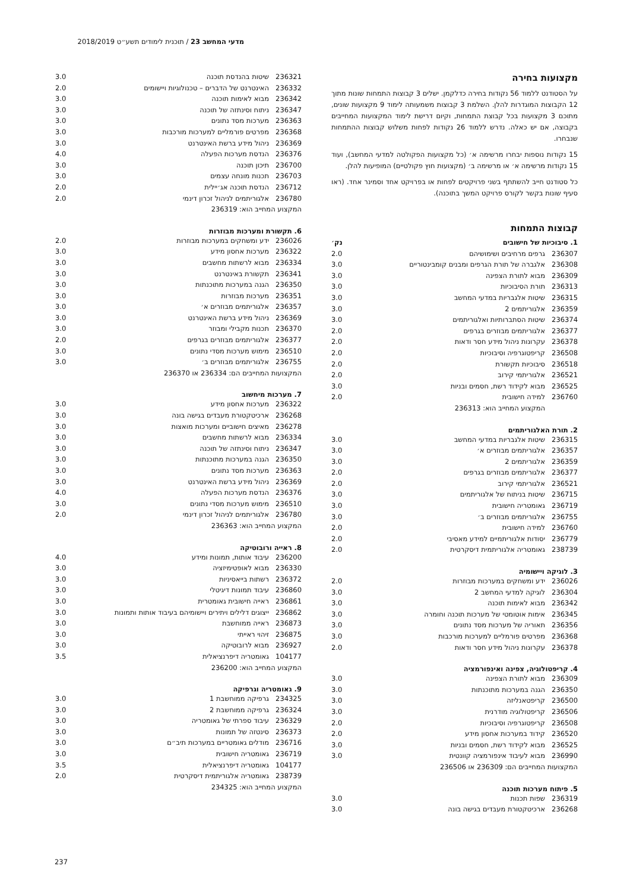מדעי המחשב 23 / תוכנית לימודים תשע״ט 2018/2019
מקצועות בחירה
על הסטודנט ללמוד 56 נקודות בחירה כדלקמן. ישלים 3 קבוצות התמחות שונות מתוך 12 הקבוצות המוגדרות להלן. השלמת 3 קבוצות משמעותה לימוד 9 מקצועות שונים, מתוכם 3 מקצועות בכל קבוצת התמחות, וקיום דרישת לימוד המקצועות המחייבים בקבוצה, אם יש כאלה. נדרש ללמוד 26 נקודות לפחות משלוש קבוצות ההתמחות שנבחרו.
15 נקודות נוספות יבחרו מרשימה א׳ (כל מקצועות הפקולטה למדעי המחשב), ועוד 15 נקודות מרשימה א׳ או מרשימה ב׳ (מקצועות חוץ פקולטיים) המופיעות להלן.
כל סטודנט חייב להשתתף בשני פרויקטים לפחות או בפרויקט אחד וסמינר אחד. (ראו סעיף שונות בקשר לקורס פרויקט המשך בתוכנה).
קבוצות התמחות
| 1. סיבוכיות של חישובים | | נק׳ |
| --- | --- | --- |
| 236307 | גרפים מרחיבים ושימושיהם | 2.0 |
| 236308 | אלגברה של תורת הגרפים ומבנים קומבינטוריים | 3.0 |
| 236309 | מבוא לתורת הצפינה | 3.0 |
| 236313 | תורת הסיבוכיות | 3.0 |
| 236315 | שיטות אלגבריות במדעי המחשב | 3.0 |
| 236359 | אלגוריתמים 2 | 3.0 |
| 236374 | שיטות הסתברותיות ואלגוריתמים | 3.0 |
| 236377 | אלגוריתמים מבוזרים בגרפים | 2.0 |
| 236378 | עקרונות ניהול מידע חסר ודאות | 2.0 |
| 236508 | קריפטוגרפיה וסיבוכיות | 2.0 |
| 236518 | סיבוכיות תקשורת | 2.0 |
| 236521 | אלגוריתמי קירוב | 2.0 |
| 236525 | מבוא לקידוד רשת, חסמים ובניות | 3.0 |
| 236760 | למידה חישובית | 2.0 |
| המקצוע המחייב הוא: 236313 | | |
2. תורת האלגוריתמים
| 236315 | שיטות אלגבריות במדעי המחשב | 3.0 |
| 236357 | אלגוריתמים מבוזרים א׳ | 3.0 |
| 236359 | אלגוריתמים 2 | 3.0 |
| 236377 | אלגוריתמים מבוזרים בגרפים | 2.0 |
| 236521 | אלגוריתמי קירוב | 2.0 |
| 236715 | שיטות בניתוח של אלגוריתמים | 3.0 |
| 236719 | גאומטריה חישובית | 3.0 |
| 236755 | אלגוריתמים מבוזרים ב׳ | 3.0 |
| 236760 | למידה חישובית | 2.0 |
| 236779 | יסודות אלגוריתמיים למידע מאסיבי | 2.0 |
| 238739 | גאומטריה אלגוריתמית דיסקרטית | 2.0 |
3. לוגיקה ויישומיה
| 236026 | ידע ומשחקים במערכות מבוזרות | 2.0 |
| 236304 | לוגיקה למדעי המחשב 2 | 3.0 |
| 236342 | מבוא לאימות תוכנה | 3.0 |
| 236345 | אימות אוטומטי של מערכות תוכנה וחומרה | 3.0 |
| 236356 | תאוריה של מערכות מסד נתונים | 3.0 |
| 236368 | מפרטים פורמליים למערכות מורכבות | 3.0 |
| 236378 | עקרונות ניהול מידע חסר ודאות | 2.0 |
4. קריפטולוגיה, צפינה ואינפורמציה
| 236309 | מבוא לתורת הצפינה | 3.0 |
| 236350 | הגנה במערכות מתוכנתות | 3.0 |
| 236500 | קריפטאנליזה | 3.0 |
| 236506 | קריפטולוגיה מודרנית | 3.0 |
| 236508 | קריפטוגרפיה וסיבוכיות | 2.0 |
| 236520 | קידוד במערכות אחסון מידע | 2.0 |
| 236525 | מבוא לקידוד רשת, חסמים ובניות | 3.0 |
| 236990 | מבוא לעיבוד אינפורמציה קוונטית | 3.0 |
| המקצועות המחייבים הם: 236309 או 236506 | | |
5. פיתוח מערכות תוכנה
| 236319 | שפות תכנות | 3.0 |
| 236268 | ארכיטקטורת מעבדים בגישה בונה | 3.0 |
| 236321 | שיטות בהנדסת תוכנה | 3.0 |
| 236332 | האינטרנט של הדברים – טכנולוגיות ויישומים | 2.0 |
| 236342 | מבוא לאימות תוכנה | 3.0 |
| 236347 | ניתוח וסינתזה של תוכנה | 3.0 |
| 236363 | מערכות מסד נתונים | 3.0 |
| 236368 | מפרטים פורמליים למערכות מורכבות | 3.0 |
| 236369 | ניהול מידע ברשת האינטרנט | 3.0 |
| 236376 | הנדסת מערכות הפעלה | 4.0 |
| 236700 | תיכון תוכנה | 3.0 |
| 236703 | תכנות מונחה עצמים | 3.0 |
| 236712 | הנדסת תוכנה אג׳יילית | 2.0 |
| 236780 | אלגוריתמים לניהול זכרון דינמי | 2.0 |
| המקצוע המחייב הוא: 236319 | | |
6. תקשורת ומערכות מבוזרות
| 236026 | ידע ומשחקים במערכות מבוזרות | 2.0 |
| 236322 | מערכות אחסון מידע | 3.0 |
| 236334 | מבוא לרשתות מחשבים | 3.0 |
| 236341 | תקשורת באינטרנט | 3.0 |
| 236350 | הגנה במערכות מתוכנתות | 3.0 |
| 236351 | מערכות מבוזרות | 3.0 |
| 236357 | אלגוריתמים מבוזרים א׳ | 3.0 |
| 236369 | ניהול מידע ברשת האינטרנט | 3.0 |
| 236370 | תכנות מקבילי ומבוזר | 3.0 |
| 236377 | אלגוריתמים מבוזרים בגרפים | 2.0 |
| 236510 | מימוש מערכות מסדי נתונים | 3.0 |
| 236755 | אלגוריתמים מבוזרים ב׳ | 3.0 |
| המקצועות המחייבים הם: 236334 או 236370 | | |
7. מערכות מיחשוב
| 236322 | מערכות אחסון מידע | 3.0 |
| 236268 | ארכיטקטורת מעבדים בגישה בונה | 3.0 |
| 236278 | מאיצים חישוביים ומערכות מואצות | 3.0 |
| 236334 | מבוא לרשתות מחשבים | 3.0 |
| 236347 | ניתוח וסינתזה של תוכנה | 3.0 |
| 236350 | הגנה במערכות מתוכנתות | 3.0 |
| 236363 | מערכות מסד נתונים | 3.0 |
| 236369 | ניהול מידע ברשת האינטרנט | 3.0 |
| 236376 | הנדסת מערכות הפעלה | 4.0 |
| 236510 | מימוש מערכות מסדי נתונים | 3.0 |
| 236780 | אלגוריתמים לניהול זכרון דינמי | 2.0 |
| המקצוע המחייב הוא: 236363 | | |
8. ראייה ורובוטיקה
| 236200 | עיבוד אותות, תמונות ומידע | 4.0 |
| 236330 | מבוא לאופטימיזציה | 3.0 |
| 236372 | רשתות בייאסיניות | 3.0 |
| 236860 | עיבוד תמונות דיגיטלי | 3.0 |
| 236861 | ראייה חישובית גאומטרית | 3.0 |
| 236862 | ייצוגים דלילים ויתירים ויישומיהם בעיבוד אותות ותמונות | 3.0 |
| 236873 | ראייה ממוחשבת | 3.0 |
| 236875 | זיהוי ראייתי | 3.0 |
| 236927 | מבוא לרובוטיקה | 3.0 |
| 104177 | גאומטריה דיפרנציאלית | 3.5 |
| המקצוע המחייב הוא: 236200 | | |
9. גאומטריה וגרפיקה
| 234325 | גרפיקה ממוחשבת 1 | 3.0 |
| 236324 | גרפיקה ממוחשבת 2 | 3.0 |
| 236329 | עיבוד ספרתי של גאומטריה | 3.0 |
| 236373 | סינטזה של תמונות | 3.0 |
| 236716 | מודלים גאומטריים במערכות תיב״ם | 3.0 |
| 236719 | גאומטריה חישובית | 3.0 |
| 104177 | גאומטריה דיפרנציאלית | 3.5 |
| 238739 | גאומטריה אלגוריתמית דיסקרטית | 2.0 |
| המקצוע המחייב הוא: 234325 | | |
237